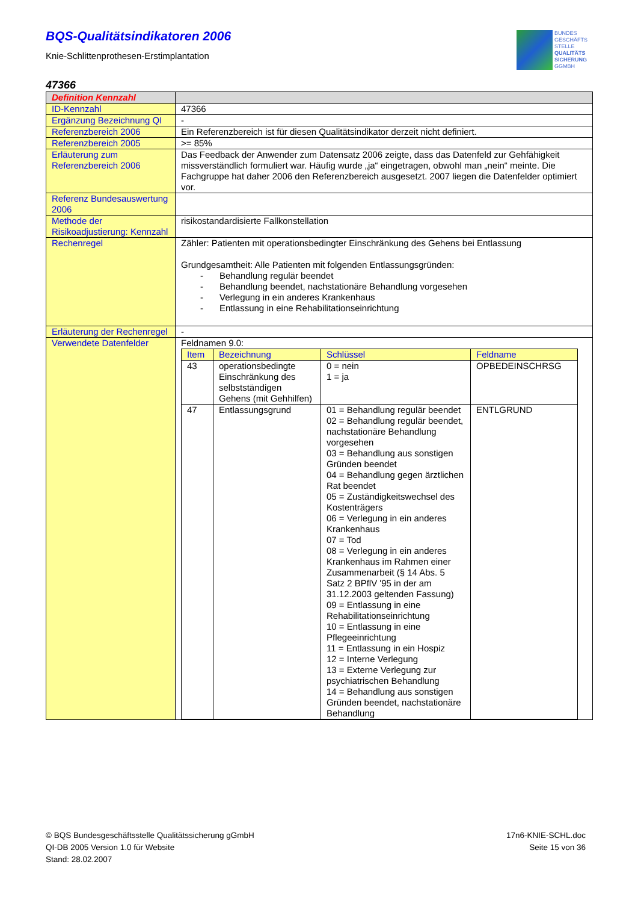BUNDES
GESCHÄFTS
STELLE
QUALITÄTS
SICHERUNG
GGMBH
BQS-Qualitätsindikatoren 2006
Knie-Schlittenprothesen-Erstimplantation
47366
| Definition Kennzahl | |
| ID-Kennzahl | 47366 |
| Ergänzung Bezeichnung QI | - |
| Referenzbereich 2006 | Ein Referenzbereich ist für diesen Qualitätsindikator derzeit nicht definiert. |
| Referenzbereich 2005 | >= 85% |
| Erläuterung zum Referenzbereich 2006 | Das Feedback der Anwender zum Datensatz 2006 zeigte, dass das Datenfeld zur Gehfähigkeit missverständlich formuliert war. Häufig wurde „ja“ eingetragen, obwohl man „nein“ meinte. Die Fachgruppe hat daher 2006 den Referenzbereich ausgesetzt. 2007 liegen die Datenfelder optimiert vor. |
| Referenz Bundesauswertung 2006 | |
| Methode der Risikoadjustierung: Kennzahl | risikostandardisierte Fallkonstellation |
| Rechenregel | Zähler: Patienten mit operationsbedingter Einschränkung des Gehens bei Entlassung Grundgesamtheit: Alle Patienten mit folgenden Entlassungsgründen: - Behandlung regulär beendet - Behandlung beendet, nachstationäre Behandlung vorgesehen - Verlegung in ein anderes Krankenhaus - Entlassung in eine Rehabilitationseinrichtung |
| Erläuterung der Rechenregel | - |
| Verwendete Datenfelder | Feldnamen 9.0: / Item / Bezeichnung / Schlüssel / Feldname / / --- / --- / --- / --- / / 43 / operationsbedingte Einschränkung des selbstständigen Gehens (mit Gehhilfen) / 0 = nein 1 = ja / OPBEDEINSCHRSG / / 47 / Entlassungsgrund / 01 = Behandlung regulär beendet 02 = Behandlung regulär beendet, nachstationäre Behandlung vorgesehen 03 = Behandlung aus sonstigen Gründen beendet 04 = Behandlung gegen ärztlichen Rat beendet 05 = Zuständigkeitswechsel des Kostenträgers 06 = Verlegung in ein anderes Krankenhaus 07 = Tod 08 = Verlegung in ein anderes Krankenhaus im Rahmen einer Zusammenarbeit (§ 14 Abs. 5 Satz 2 BPflV '95 in der am 31.12.2003 geltenden Fassung) 09 = Entlassung in eine Rehabilitationseinrichtung 10 = Entlassung in eine Pflegeeinrichtung 11 = Entlassung in ein Hospiz 12 = Interne Verlegung 13 = Externe Verlegung zur psychiatrischen Behandlung 14 = Behandlung aus sonstigen Gründen beendet, nachstationäre Behandlung / ENTLGRUND / |
© BQS Bundesgeschäftsstelle Qualitätssicherung gGmbH
QI-DB 2005 Version 1.0 für Website
Stand: 28.02.2007
17n6-KNIE-SCHL.doc
Seite 15 von 36